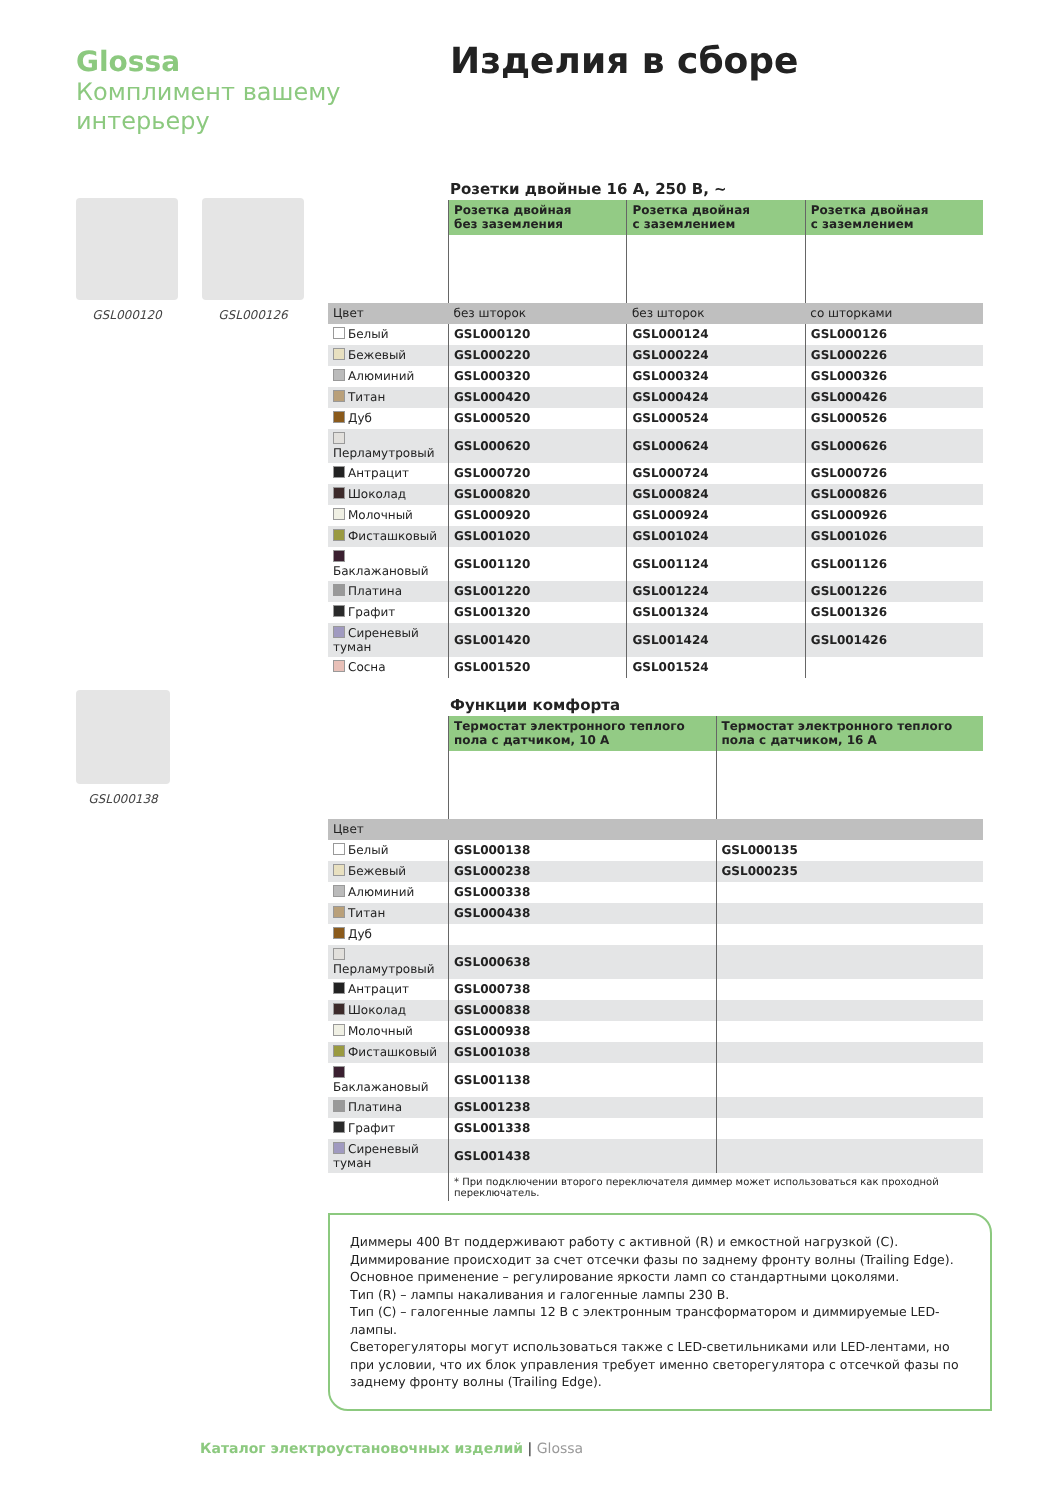Glossa
Комплимент вашему интерьеру
Изделия в сборе
GSL000120 GSL000126
GSL000138
Розетки двойные 16 А, 250 В, ~
| | Розетка двойная без заземления | Розетка двойная с заземлением | Розетка двойная с заземлением |
| Цвет | без шторок | без шторок | со шторками |
| Белый | GSL000120 | GSL000124 | GSL000126 |
| Бежевый | GSL000220 | GSL000224 | GSL000226 |
| Алюминий | GSL000320 | GSL000324 | GSL000326 |
| Титан | GSL000420 | GSL000424 | GSL000426 |
| Дуб | GSL000520 | GSL000524 | GSL000526 |
| Перламутровый | GSL000620 | GSL000624 | GSL000626 |
| Антрацит | GSL000720 | GSL000724 | GSL000726 |
| Шоколад | GSL000820 | GSL000824 | GSL000826 |
| Молочный | GSL000920 | GSL000924 | GSL000926 |
| Фисташковый | GSL001020 | GSL001024 | GSL001026 |
| Баклажановый | GSL001120 | GSL001124 | GSL001126 |
| Платина | GSL001220 | GSL001224 | GSL001226 |
| Графит | GSL001320 | GSL001324 | GSL001326 |
| Сиреневый туман | GSL001420 | GSL001424 | GSL001426 |
| Сосна | GSL001520 | GSL001524 | |
Функции комфорта
| | Термостат электронного теплого пола с датчиком, 10 А | Термостат электронного теплого пола с датчиком, 16 А |
| Цвет | | |
| Белый | GSL000138 | GSL000135 |
| Бежевый | GSL000238 | GSL000235 |
| Алюминий | GSL000338 | |
| Титан | GSL000438 | |
| Дуб | | |
| Перламутровый | GSL000638 | |
| Антрацит | GSL000738 | |
| Шоколад | GSL000838 | |
| Молочный | GSL000938 | |
| Фисташковый | GSL001038 | |
| Баклажановый | GSL001138 | |
| Платина | GSL001238 | |
| Графит | GSL001338 | |
| Сиреневый туман | GSL001438 | |
| | * При подключении второго переключателя диммер может использоваться как проходной переключатель. | |
Диммеры 400 Вт поддерживают работу с активной (R) и емкостной нагрузкой (С).
Диммирование происходит за счет отсечки фазы по заднему фронту волны (Trailing Edge).
Основное применение – регулирование яркости ламп со стандартными цоколями.
Тип (R) – лампы накаливания и галогенные лампы 230 В.
Тип (С) – галогенные лампы 12 В с электронным трансформатором и диммируемые LED-лампы.
Светорегуляторы могут использоваться также с LED-светильниками или LED-лентами, но при условии, что их блок управления требует именно светорегулятора с отсечкой фазы по заднему фронту волны (Trailing Edge).
Каталог электроустановочных изделий | Glossa